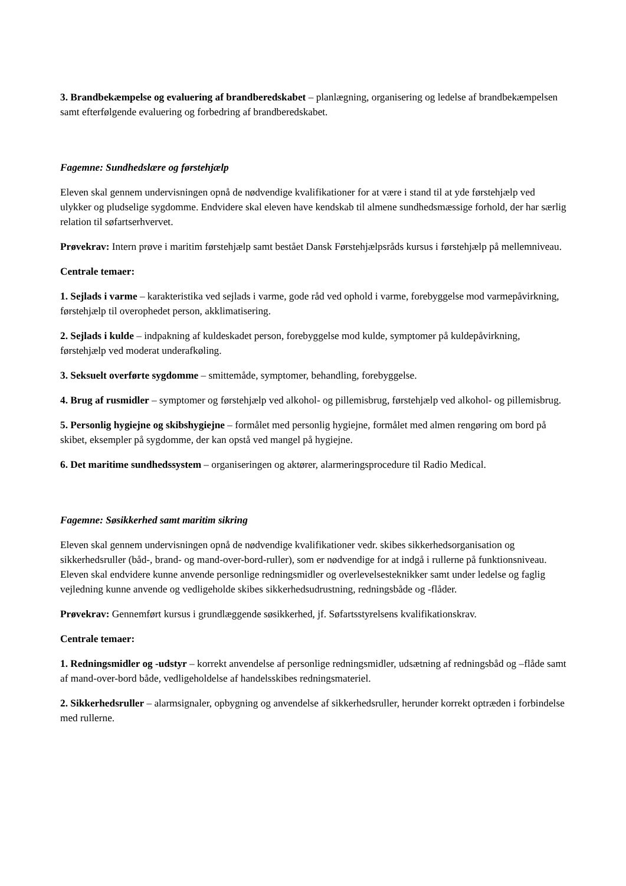3. Brandbekæmpelse og evaluering af brandberedskabet – planlægning, organisering og ledelse af brandbekæmpelsen samt efterfølgende evaluering og forbedring af brandberedskabet.
Fagemne: Sundhedslære og førstehjælp
Eleven skal gennem undervisningen opnå de nødvendige kvalifikationer for at være i stand til at yde førstehjælp ved ulykker og pludselige sygdomme. Endvidere skal eleven have kendskab til almene sundhedsmæssige forhold, der har særlig relation til søfartserhvervet.
Prøvekrav: Intern prøve i maritim førstehjælp samt bestået Dansk Førstehjælpsråds kursus i førstehjælp på mellemniveau.
Centrale temaer:
1. Sejlads i varme – karakteristika ved sejlads i varme, gode råd ved ophold i varme, forebyggelse mod varmepåvirkning, førstehjælp til overophedet person, akklimatisering.
2. Sejlads i kulde – indpakning af kuldeskadet person, forebyggelse mod kulde, symptomer på kuldepåvirkning, førstehjælp ved moderat underafkøling.
3. Seksuelt overførte sygdomme – smittemåde, symptomer, behandling, forebyggelse.
4. Brug af rusmidler – symptomer og førstehjælp ved alkohol- og pillemisbrug, førstehjælp ved alkohol- og pillemisbrug.
5. Personlig hygiejne og skibshygiejne – formålet med personlig hygiejne, formålet med almen rengøring om bord på skibet, eksempler på sygdomme, der kan opstå ved mangel på hygiejne.
6. Det maritime sundhedssystem – organiseringen og aktører, alarmeringsprocedure til Radio Medical.
Fagemne: Søsikkerhed samt maritim sikring
Eleven skal gennem undervisningen opnå de nødvendige kvalifikationer vedr. skibes sikkerhedsorganisation og sikkerhedsruller (båd-, brand- og mand-over-bord-ruller), som er nødvendige for at indgå i rullerne på funktionsniveau. Eleven skal endvidere kunne anvende personlige redningsmidler og overlevelsesteknikker samt under ledelse og faglig vejledning kunne anvende og vedligeholde skibes sikkerhedsudrustning, redningsbåde og -flåder.
Prøvekrav: Gennemført kursus i grundlæggende søsikkerhed, jf. Søfartsstyrelsens kvalifikationskrav.
Centrale temaer:
1. Redningsmidler og -udstyr – korrekt anvendelse af personlige redningsmidler, udsætning af redningsbåd og –flåde samt af mand-over-bord både, vedligeholdelse af handelsskibes redningsmateriel.
2. Sikkerhedsruller – alarmsignaler, opbygning og anvendelse af sikkerhedsruller, herunder korrekt optræden i forbindelse med rullerne.